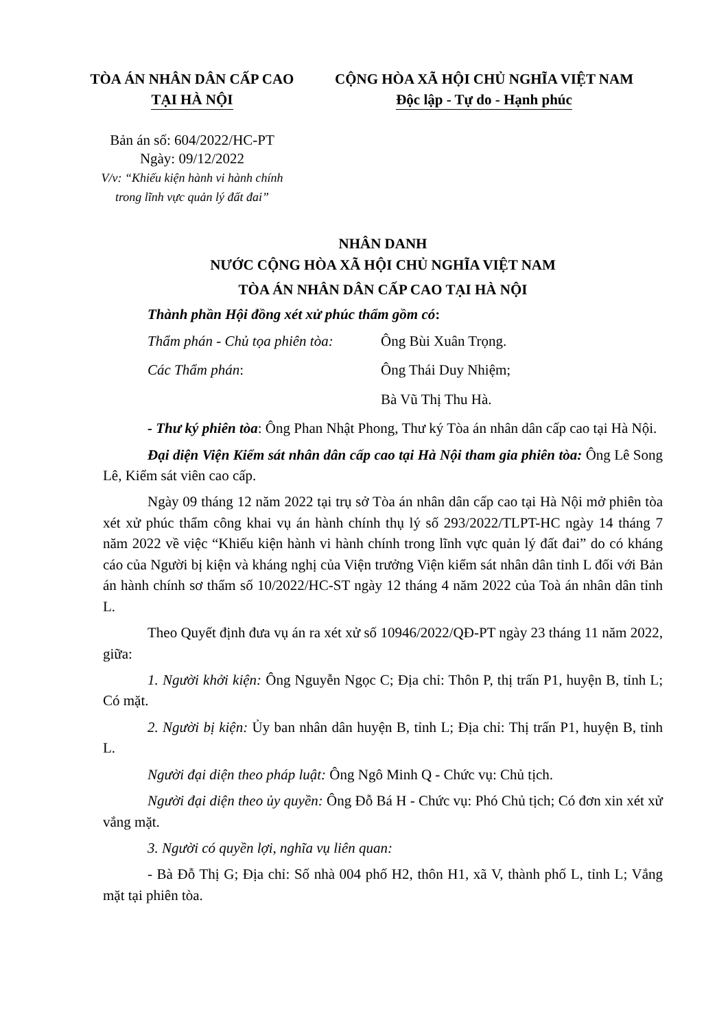TÒA ÁN NHÂN DÂN CẤP CAO
TẠI HÀ NỘI
Bản án số: 604/2022/HC-PT
Ngày: 09/12/2022
V/v: “Khiếu kiện hành vi hành chính
trong lĩnh vực quản lý đất đai”
CỘNG HÒA XÃ HỘI CHỦ NGHĨA VIỆT NAM
Độc lập - Tự do - Hạnh phúc
NHÂN DANH
NƯỚC CỘNG HÒA XÃ HỘI CHỦ NGHĨA VIỆT NAM
TÒA ÁN NHÂN DÂN CẤP CAO TẠI HÀ NỘI
Thành phần Hội đồng xét xử phúc thẩm gồm có:
Thẩm phán - Chủ tọa phiên tòa: Ông Bùi Xuân Trọng.
Các Thẩm phán: Ông Thái Duy Nhiệm;
Bà Vũ Thị Thu Hà.
- Thư ký phiên tòa: Ông Phan Nhật Phong, Thư ký Tòa án nhân dân cấp cao tại Hà Nội.
Đại diện Viện Kiểm sát nhân dân cấp cao tại Hà Nội tham gia phiên tòa: Ông Lê Song Lê, Kiểm sát viên cao cấp.
Ngày 09 tháng 12 năm 2022 tại trụ sở Tòa án nhân dân cấp cao tại Hà Nội mở phiên tòa xét xử phúc thẩm công khai vụ án hành chính thụ lý số 293/2022/TLPT-HC ngày 14 tháng 7 năm 2022 về việc “Khiếu kiện hành vi hành chính trong lĩnh vực quản lý đất đai” do có kháng cáo của Người bị kiện và kháng nghị của Viện trưởng Viện kiểm sát nhân dân tỉnh L đối với Bản án hành chính sơ thẩm số 10/2022/HC-ST ngày 12 tháng 4 năm 2022 của Toà án nhân dân tỉnh L.
Theo Quyết định đưa vụ án ra xét xử số 10946/2022/QĐ-PT ngày 23 tháng 11 năm 2022, giữa:
1. Người khởi kiện: Ông Nguyễn Ngọc C; Địa chỉ: Thôn P, thị trấn P1, huyện B, tỉnh L; Có mặt.
2. Người bị kiện: Ủy ban nhân dân huyện B, tỉnh L; Địa chỉ: Thị trấn P1, huyện B, tỉnh L.
Người đại diện theo pháp luật: Ông Ngô Minh Q - Chức vụ: Chủ tịch.
Người đại diện theo ủy quyền: Ông Đỗ Bá H - Chức vụ: Phó Chủ tịch; Có đơn xin xét xử vắng mặt.
3. Người có quyền lợi, nghĩa vụ liên quan:
- Bà Đỗ Thị G; Địa chỉ: Số nhà 004 phố H2, thôn H1, xã V, thành phố L, tỉnh L; Vắng mặt tại phiên tòa.